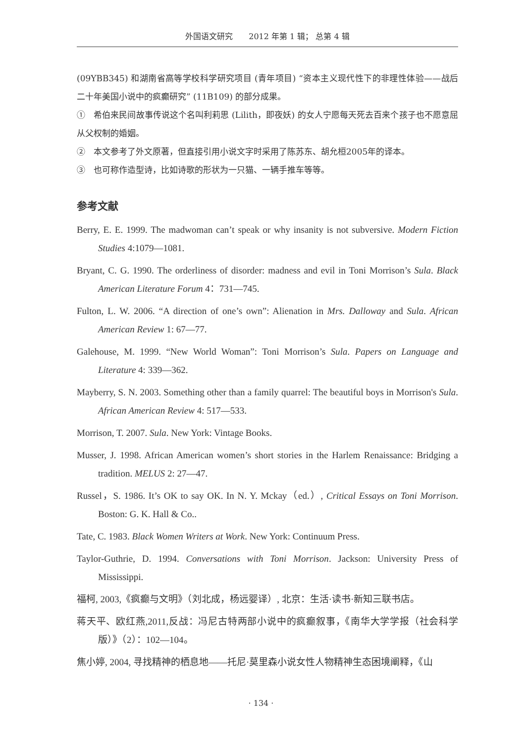外国语文研究　　2012 年第 1 辑； 总第 4 辑
(09YBB345) 和湖南省高等学校科学研究项目 (青年项目) “资本主义现代性下的非理性体验——战后二十年美国小说中的疯癫研究” (11B109) 的部分成果。
①　希伯来民间故事传说这个名叫利莉思 (Lilith，即夜妖) 的女人宁愿每天死去百来个孩子也不愿意屈从父权制的婚姻。
②　本文参考了外文原著，但直接引用小说文字时采用了陈苏东、胡允桓2005年的译本。
③　也可称作造型诗，比如诗歌的形状为一只猫、一辆手推车等等。
参考文献
Berry, E. E. 1999. The madwoman can’t speak or why insanity is not subversive. Modern Fiction Studies 4:1079—1081.
Bryant, C. G. 1990. The orderliness of disorder: madness and evil in Toni Morrison’s Sula. Black American Literature Forum 4：731—745.
Fulton, L. W. 2006. “A direction of one’s own”: Alienation in Mrs. Dalloway and Sula. African American Review 1: 67—77.
Galehouse, M. 1999. “New World Woman”: Toni Morrison’s Sula. Papers on Language and Literature 4: 339—362.
Mayberry, S. N. 2003. Something other than a family quarrel: The beautiful boys in Morrison's Sula. African American Review 4: 517—533.
Morrison, T. 2007. Sula. New York: Vintage Books.
Musser, J. 1998. African American women’s short stories in the Harlem Renaissance: Bridging a tradition. MELUS 2: 27—47.
Russel，S. 1986. It’s OK to say OK. In N. Y. Mckay（ed.）, Critical Essays on Toni Morrison. Boston: G. K. Hall & Co..
Tate, C. 1983. Black Women Writers at Work. New York: Continuum Press.
Taylor-Guthrie, D. 1994. Conversations with Toni Morrison. Jackson: University Press of Mississippi.
福柯, 2003,《疯癫与文明》（刘北成，杨远婴译）, 北京：生活·读书·新知三联书店。
蒋天平、欧红燕,2011,反战：冯尼古特两部小说中的疯癫叙事，《南华大学学报（社会科学版）》（2）：102—104。
焦小婷, 2004, 寻找精神的栖息地——托尼·莫里森小说女性人物精神生态困境阐释，《山
· 134 ·